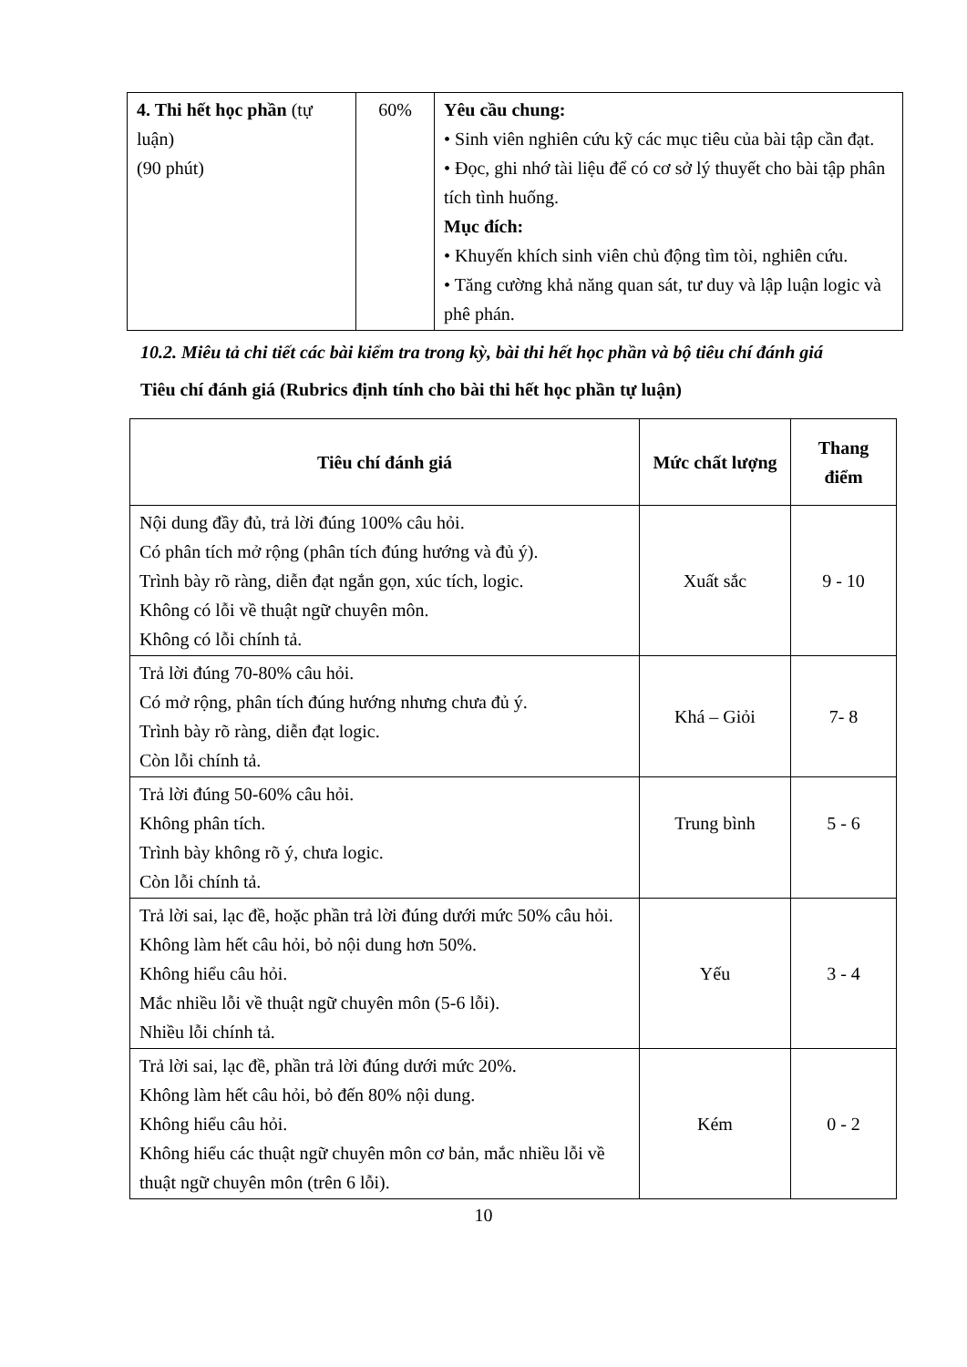| 4. Thi hết học phần (tự luận) (90 phút) | 60% | Yêu cầu chung: • Sinh viên nghiên cứu kỹ các mục tiêu của bài tập cần đạt. • Đọc, ghi nhớ tài liệu để có cơ sở lý thuyết cho bài tập phân tích tình huống. Mục đích: • Khuyến khích sinh viên chủ động tìm tòi, nghiên cứu. • Tăng cường khả năng quan sát, tư duy và lập luận logic và phê phán. |
10.2. Miêu tả chi tiết các bài kiểm tra trong kỳ, bài thi hết học phần và bộ tiêu chí đánh giá
Tiêu chí đánh giá (Rubrics định tính cho bài thi hết học phần tự luận)
| Tiêu chí đánh giá | Mức chất lượng | Thang điểm |
| --- | --- | --- |
| Nội dung đầy đủ, trả lời đúng 100% câu hỏi. Có phân tích mở rộng (phân tích đúng hướng và đủ ý). Trình bày rõ ràng, diễn đạt ngắn gọn, xúc tích, logic. Không có lỗi về thuật ngữ chuyên môn. Không có lỗi chính tả. | Xuất sắc | 9 - 10 |
| Trả lời đúng 70-80% câu hỏi. Có mở rộng, phân tích đúng hướng nhưng chưa đủ ý. Trình bày rõ ràng, diễn đạt logic. Còn lỗi chính tả. | Khá – Giỏi | 7- 8 |
| Trả lời đúng 50-60% câu hỏi. Không phân tích. Trình bày không rõ ý, chưa logic. Còn lỗi chính tả. | Trung bình | 5 - 6 |
| Trả lời sai, lạc đề, hoặc phần trả lời đúng dưới mức 50% câu hỏi. Không làm hết câu hỏi, bỏ nội dung hơn 50%. Không hiểu câu hỏi. Mắc nhiều lỗi về thuật ngữ chuyên môn (5-6 lỗi). Nhiều lỗi chính tả. | Yếu | 3 - 4 |
| Trả lời sai, lạc đề, phần trả lời đúng dưới mức 20%. Không làm hết câu hỏi, bỏ đến 80% nội dung. Không hiểu câu hỏi. Không hiểu các thuật ngữ chuyên môn cơ bản, mắc nhiều lỗi về thuật ngữ chuyên môn (trên 6 lỗi). | Kém | 0 - 2 |
10